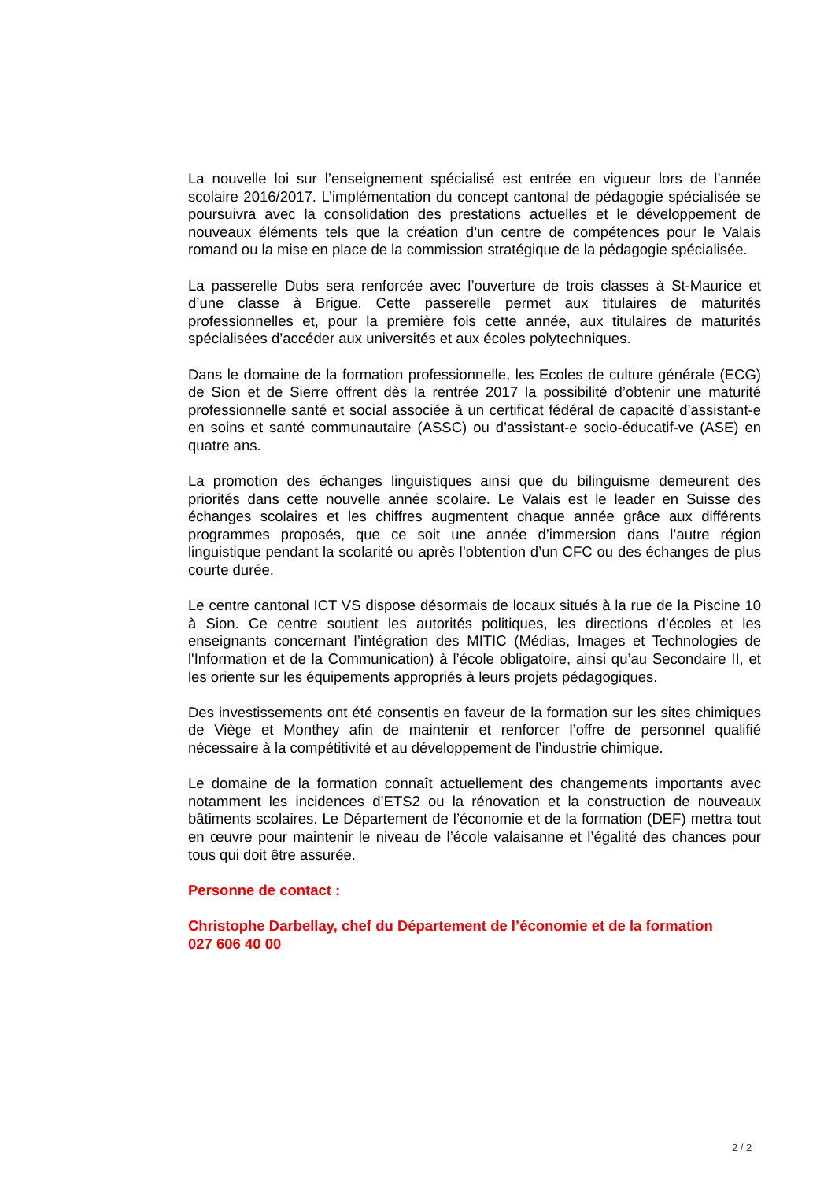La nouvelle loi sur l’enseignement spécialisé est entrée en vigueur lors de l’année scolaire 2016/2017. L’implémentation du concept cantonal de pédagogie spécialisée se poursuivra avec la consolidation des prestations actuelles et le développement de nouveaux éléments tels que la création d’un centre de compétences pour le Valais romand ou la mise en place de la commission stratégique de la pédagogie spécialisée.
La passerelle Dubs sera renforcée avec l’ouverture de trois classes à St-Maurice et d’une classe à Brigue. Cette passerelle permet aux titulaires de maturités professionnelles et, pour la première fois cette année, aux titulaires de maturités spécialisées d’accéder aux universités et aux écoles polytechniques.
Dans le domaine de la formation professionnelle, les Ecoles de culture générale (ECG) de Sion et de Sierre offrent dès la rentrée 2017 la possibilité d’obtenir une maturité professionnelle santé et social associée à un certificat fédéral de capacité d’assistant-e en soins et santé communautaire (ASSC) ou d’assistant-e socio-éducatif-ve (ASE) en quatre ans.
La promotion des échanges linguistiques ainsi que du bilinguisme demeurent des priorités dans cette nouvelle année scolaire. Le Valais est le leader en Suisse des échanges scolaires et les chiffres augmentent chaque année grâce aux différents programmes proposés, que ce soit une année d’immersion dans l’autre région linguistique pendant la scolarité ou après l’obtention d’un CFC ou des échanges de plus courte durée.
Le centre cantonal ICT VS dispose désormais de locaux situés à la rue de la Piscine 10 à Sion. Ce centre soutient les autorités politiques, les directions d’écoles et les enseignants concernant l’intégration des MITIC (Médias, Images et Technologies de l'Information et de la Communication) à l’école obligatoire, ainsi qu’au Secondaire II, et les oriente sur les équipements appropriés à leurs projets pédagogiques.
Des investissements ont été consentis en faveur de la formation sur les sites chimiques de Viège et Monthey afin de maintenir et renforcer l’offre de personnel qualifié nécessaire à la compétitivité et au développement de l’industrie chimique.
Le domaine de la formation connaît actuellement des changements importants avec notamment les incidences d’ETS2 ou la rénovation et la construction de nouveaux bâtiments scolaires. Le Département de l’économie et de la formation (DEF) mettra tout en œuvre pour maintenir le niveau de l’école valaisanne et l’égalité des chances pour tous qui doit être assurée.
Personne de contact :
Christophe Darbellay, chef du Département de l’économie et de la formation
027 606 40 00
2 / 2